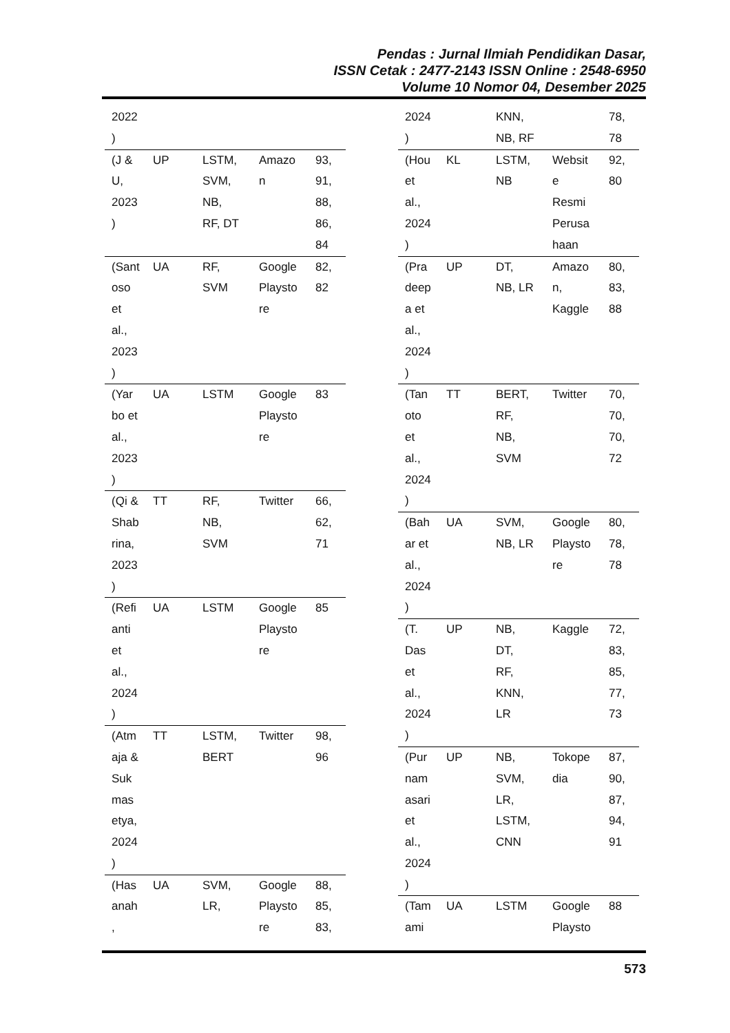Pendas : Jurnal Ilmiah Pendidikan Dasar,
ISSN Cetak : 2477-2143 ISSN Online : 2548-6950
Volume 10 Nomor 04, Desember 2025
| 2022 ) | | | | |
| (J & U, 2023 ) | UP | LSTM, SVM, NB, RF, DT | Amazo n | 93, 91, 88, 86, 84 |
| (Sant oso et al., 2023 ) | UA | RF, SVM | Google Playsto re | 82, 82 |
| (Yar bo et al., 2023 ) | UA | LSTM | Google Playsto re | 83 |
| (Qi & Shab rina, 2023 ) | TT | RF, NB, SVM | Twitter | 66, 62, 71 |
| (Refi anti et al., 2024 ) | UA | LSTM | Google Playsto re | 85 |
| (Atm aja & Suk mas etya, 2024 ) | TT | LSTM, BERT | Twitter | 98, 96 |
| (Has anah , | UA | SVM, LR, | Google Playsto re | 88, 85, 83, |
| 2024 ) | | KNN, NB, RF | | 78, 78 |
| (Hou et al., 2024 ) | KL | LSTM, NB | Websit e Resmi Perusa haan | 92, 80 |
| (Pra deep a et al., 2024 ) | UP | DT, NB, LR | Amazo n, Kaggle | 80, 83, 88 |
| (Tan oto et al., 2024 ) | TT | BERT, RF, NB, SVM | Twitter | 70, 70, 70, 72 |
| (Bah ar et al., 2024 ) | UA | SVM, NB, LR | Google Playsto re | 80, 78, 78 |
| (T. Das et al., 2024 ) | UP | NB, DT, RF, KNN, LR | Kaggle | 72, 83, 85, 77, 73 |
| (Pur nam asari et al., 2024 ) | UP | NB, SVM, LR, LSTM, CNN | Tokope dia | 87, 90, 87, 94, 91 |
| (Tam ami | UA | LSTM | Google Playsto | 88 |
573